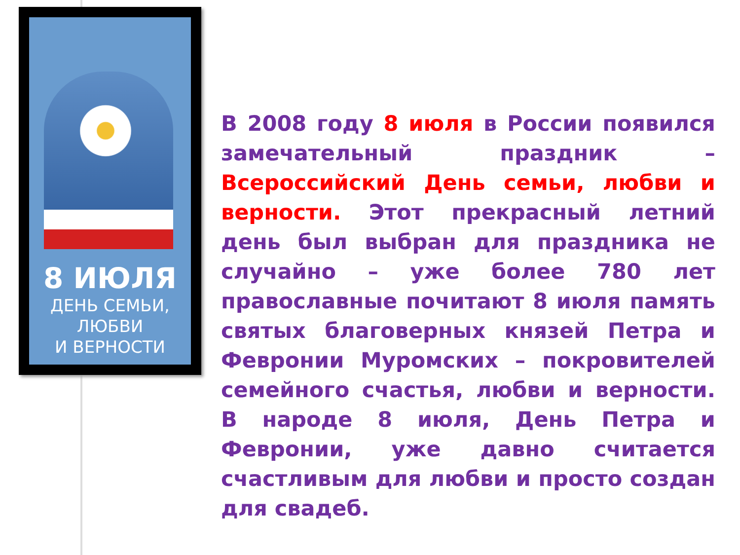8 ИЮЛЯ
ДЕНЬ СЕМЬИ,
ЛЮБВИ
И ВЕРНОСТИ
В 2008 году 8 июля в России появился замечательный праздник – Всероссийский День семьи, любви и верности. Этот прекрасный летний день был выбран для праздника не случайно – уже более 780 лет православные почитают 8 июля память святых благоверных князей Петра и Февронии Муромских – покровителей семейного счастья, любви и верности. В народе 8 июля, День Петра и Февронии, уже давно считается счастливым для любви и просто создан для свадеб.